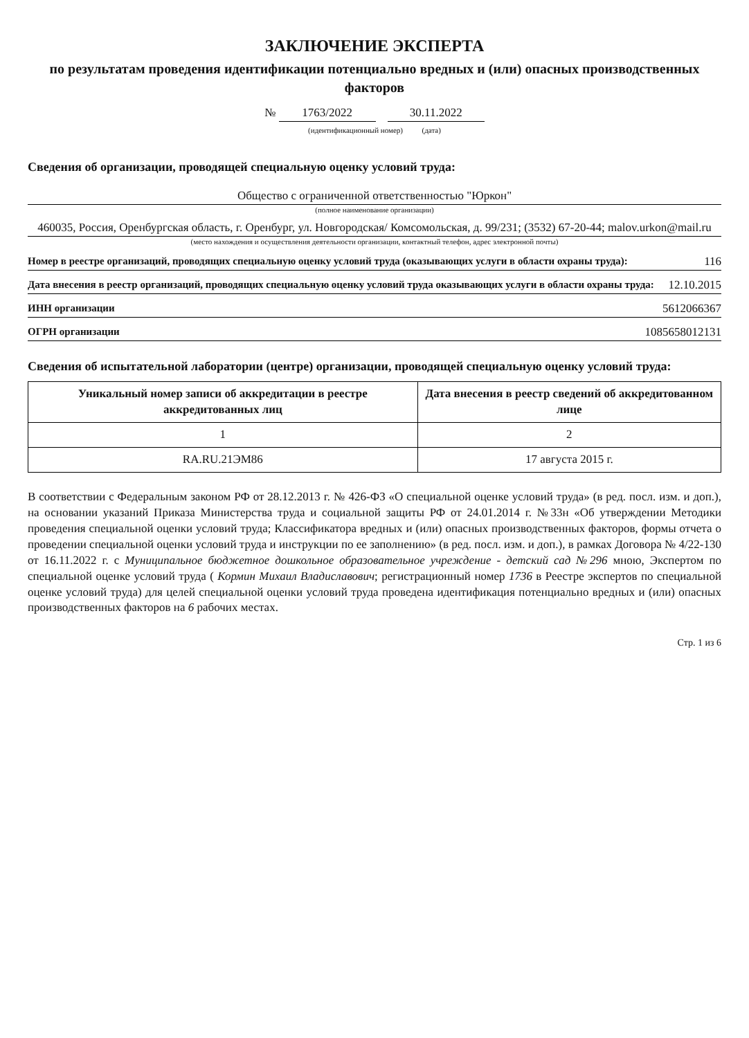ЗАКЛЮЧЕНИЕ ЭКСПЕРТА
по результатам проведения идентификации потенциально вредных и (или) опасных производственных факторов
№ 1763/2022 30.11.2022
(идентификационный номер) (дата)
Сведения об организации, проводящей специальную оценку условий труда:
Общество с ограниченной ответственностью "Юркон"
(полное наименование организации)
460035, Россия, Оренбургская область, г. Оренбург, ул. Новгородская/ Комсомольская, д. 99/231; (3532) 67-20-44; malov.urkon@mail.ru
(место нахождения и осуществления деятельности организации, контактный телефон, адрес электронной почты)
Номер в реестре организаций, проводящих специальную оценку условий труда (оказывающих услуги в области охраны труда): 116
Дата внесения в реестр организаций, проводящих специальную оценку условий труда оказывающих услуги в области охраны труда: 12.10.2015
ИНН организации 5612066367
ОГРН организации 1085658012131
Сведения об испытательной лаборатории (центре) организации, проводящей специальную оценку условий труда:
| Уникальный номер записи об аккредитации в реестре аккредитованных лиц | Дата внесения в реестр сведений об аккредитованном лице |
| --- | --- |
| 1 | 2 |
| RA.RU.21ЭМ86 | 17 августа 2015 г. |
В соответствии с Федеральным законом РФ от 28.12.2013 г. № 426-ФЗ «О специальной оценке условий труда» (в ред. посл. изм. и доп.), на основании указаний Приказа Министерства труда и социальной защиты РФ от 24.01.2014 г. №33н «Об утверждении Методики проведения специальной оценки условий труда; Классификатора вредных и (или) опасных производственных факторов, формы отчета о проведении специальной оценки условий труда и инструкции по ее заполнению» (в ред. посл. изм. и доп.), в рамках Договора № 4/22-130 от 16.11.2022 г. с Муниципальное бюджетное дошкольное образовательное учреждение - детский сад №296 мною, Экспертом по специальной оценке условий труда ( Кормин Михаил Владиславович; регистрационный номер 1736 в Реестре экспертов по специальной оценке условий труда) для целей специальной оценки условий труда проведена идентификация потенциально вредных и (или) опасных производственных факторов на 6 рабочих местах.
Стр. 1 из 6